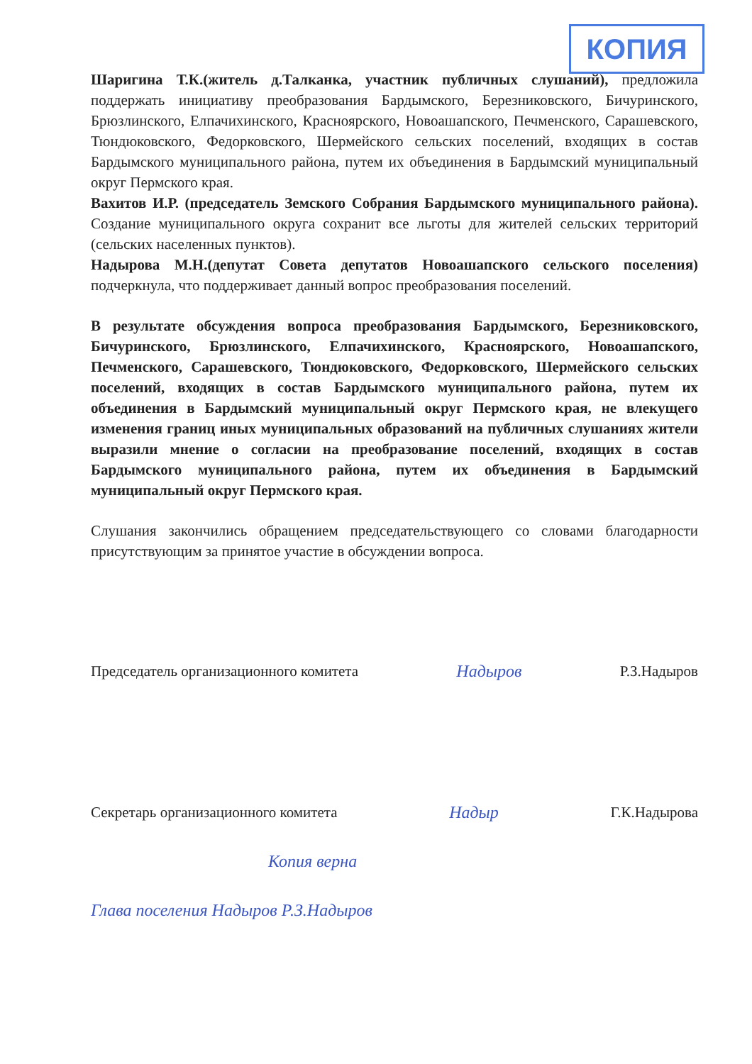КОПИЯ
Шаригина Т.К.(житель д.Талканка, участник публичных слушаний), предложила поддержать инициативу преобразования Бардымского, Березниковского, Бичуринского, Брюзлинского, Елпачихинского, Красноярского, Новоашапского, Печменского, Сарашевского, Тюндюковского, Федорковского, Шермейского сельских поселений, входящих в состав Бардымского муниципального района, путем их объединения в Бардымский муниципальный округ Пермского края.
Вахитов И.Р. (председатель Земского Собрания Бардымского муниципального района). Создание муниципального округа сохранит все льготы для жителей сельских территорий (сельских населенных пунктов).
Надырова М.Н.(депутат Совета депутатов Новоашапского сельского поселения) подчеркнула, что поддерживает данный вопрос преобразования поселений.
В результате обсуждения вопроса преобразования Бардымского, Березниковского, Бичуринского, Брюзлинского, Елпачихинского, Красноярского, Новоашапского, Печменского, Сарашевского, Тюндюковского, Федорковского, Шермейского сельских поселений, входящих в состав Бардымского муниципального района, путем их объединения в Бардымский муниципальный округ Пермского края, не влекущего изменения границ иных муниципальных образований на публичных слушаниях жители выразили мнение о согласии на преобразование поселений, входящих в состав Бардымского муниципального района, путем их объединения в Бардымский муниципальный округ Пермского края.
Слушания закончились обращением председательствующего со словами благодарности присутствующим за принятое участие в обсуждении вопроса.
Председатель организационного комитета Надыров Р.З.Надыров
Секретарь организационного комитета Надыр Г.К.Надырова
Копия верна
Глава поселения Надыров Р.З.Надыров